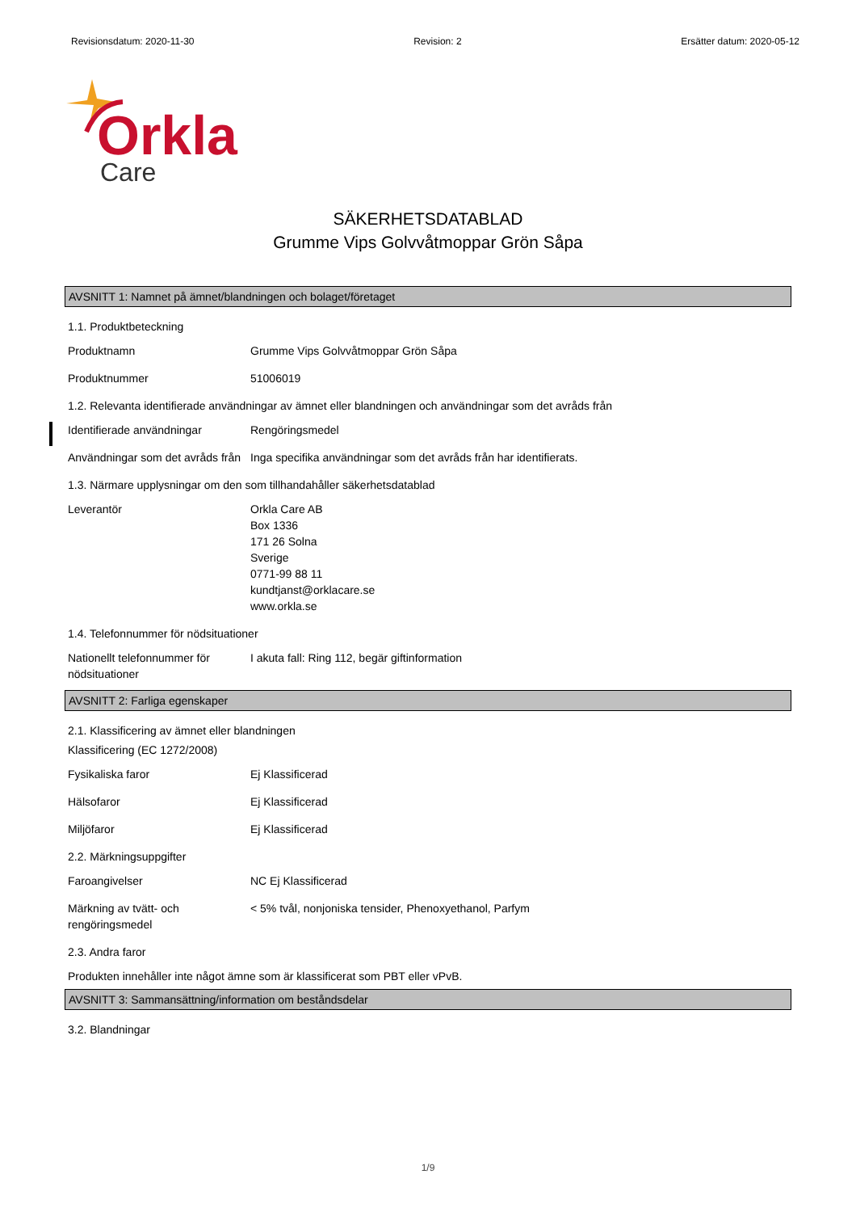Revisionsdatum: 2020-11-30 Revision: 2 Ersätter datum: 2020-05-12
Orkla
Care
SÄKERHETSDATABLAD
Grumme Vips Golvvåtmoppar Grön Såpa
AVSNITT 1: Namnet på ämnet/blandningen och bolaget/företaget
1.1. Produktbeteckning
Produktnamn Grumme Vips Golvvåtmoppar Grön Såpa
Produktnummer 51006019
1.2. Relevanta identifierade användningar av ämnet eller blandningen och användningar som det avråds från
Identifierade användningar Rengöringsmedel
Användningar som det avråds från
Inga specifika användningar som det avråds från har identifierats.
1.3. Närmare upplysningar om den som tillhandahåller säkerhetsdatablad
Leverantör Orkla Care AB
Box 1336
171 26 Solna
Sverige
0771-99 88 11
kundtjanst@orklacare.se
www.orkla.se
1.4. Telefonnummer för nödsituationer
Nationellt telefonnummer för nödsituationer
I akuta fall: Ring 112, begär giftinformation
AVSNITT 2: Farliga egenskaper
2.1. Klassificering av ämnet eller blandningen
Klassificering (EC 1272/2008)
Fysikaliska faror Ej Klassificerad
Hälsofaror Ej Klassificerad
Miljöfaror Ej Klassificerad
2.2. Märkningsuppgifter
Faroangivelser NC Ej Klassificerad
Märkning av tvätt- och rengöringsmedel
< 5% tvål, nonjoniska tensider, Phenoxyethanol, Parfym
2.3. Andra faror
Produkten innehåller inte något ämne som är klassificerat som PBT eller vPvB.
AVSNITT 3: Sammansättning/information om beståndsdelar
3.2. Blandningar
1/9